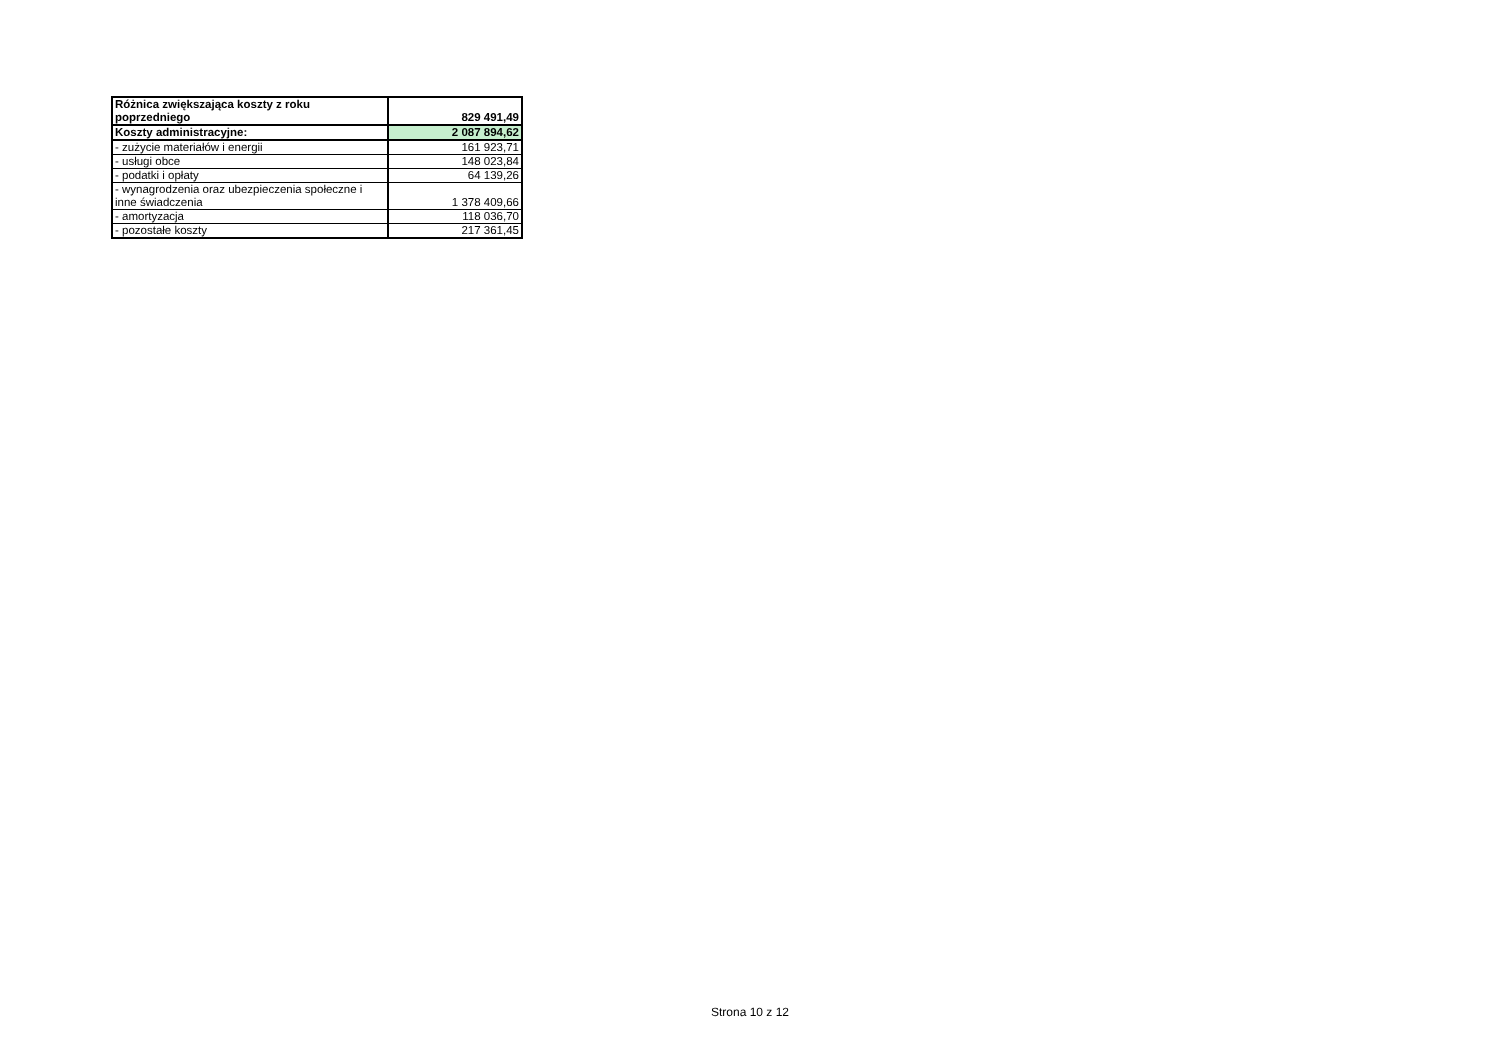| Różnica zwiększająca koszty z roku poprzedniego | 829 491,49 |
| Koszty administracyjne: | 2 087 894,62 |
| - zużycie materiałów i energii | 161 923,71 |
| - usługi obce | 148 023,84 |
| - podatki i opłaty | 64 139,26 |
| - wynagrodzenia oraz ubezpieczenia społeczne i inne świadczenia | 1 378 409,66 |
| - amortyzacja | 118 036,70 |
| - pozostałe koszty | 217 361,45 |
Strona 10 z 12